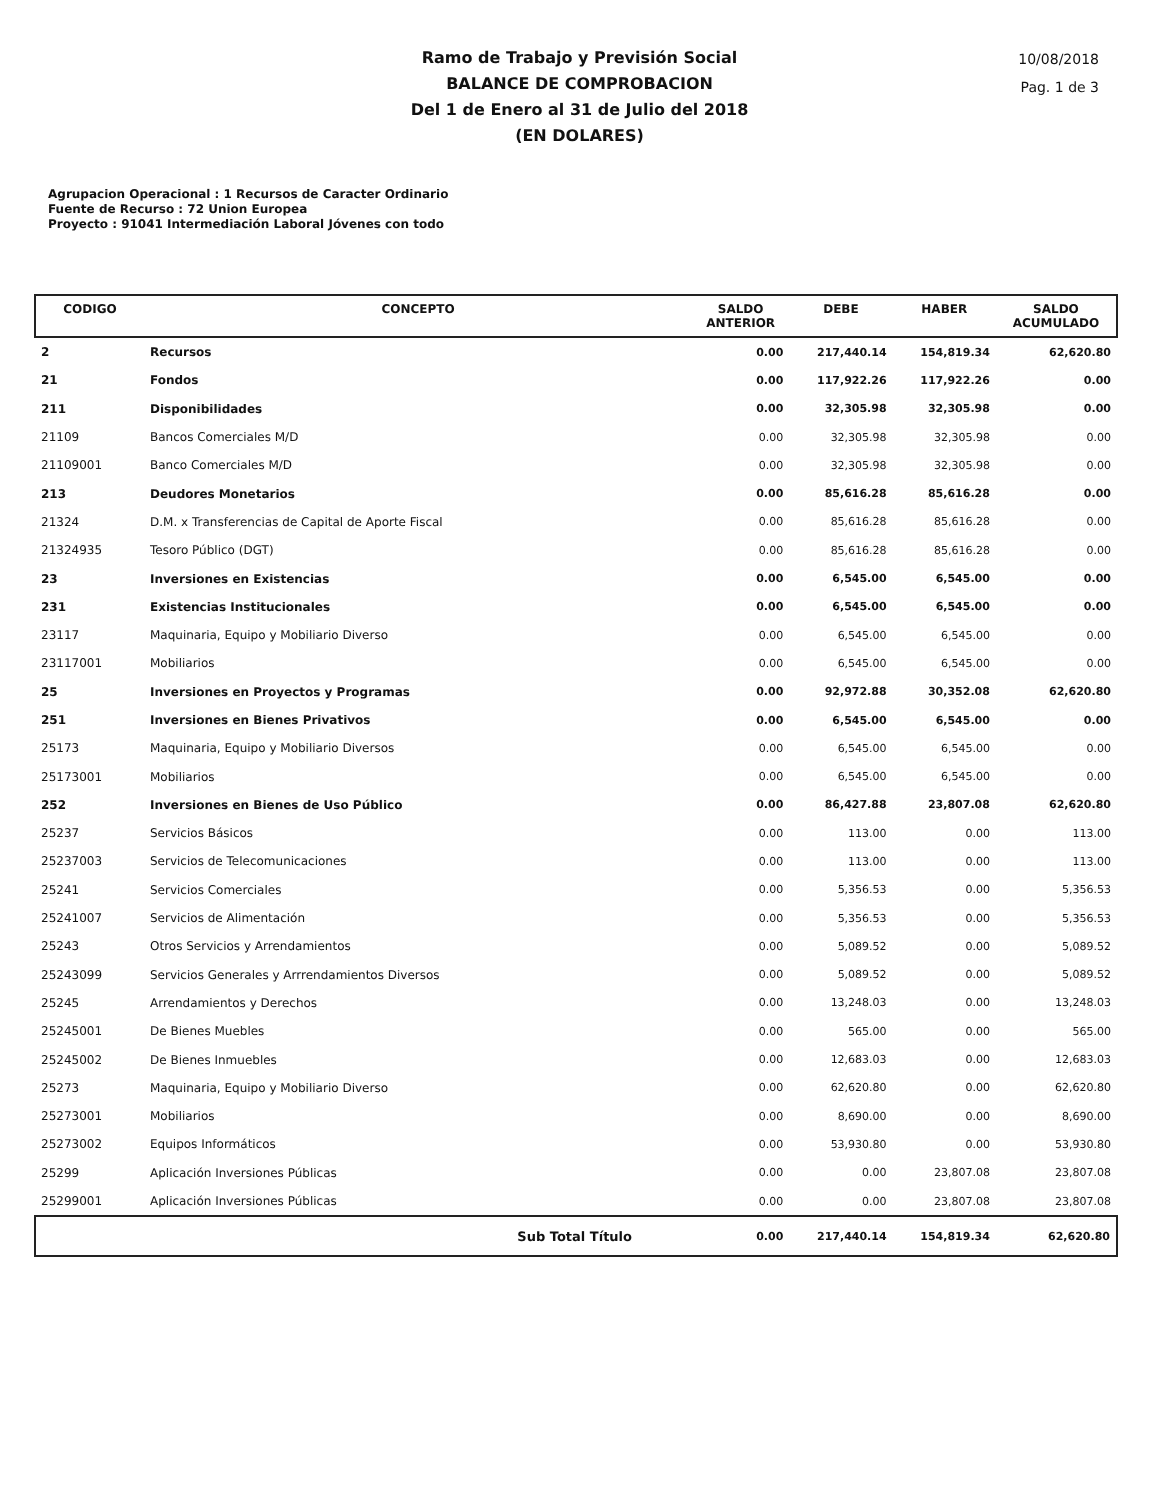10/08/2018
Pag. 1 de 3
Ramo de Trabajo y Previsión Social
BALANCE DE COMPROBACION
Del 1 de Enero al 31 de Julio del 2018
(EN DOLARES)
Agrupacion Operacional : 1 Recursos de Caracter Ordinario
Fuente de Recurso : 72 Union Europea
Proyecto : 91041 Intermediación Laboral Jóvenes con todo
| CODIGO | CONCEPTO | SALDO ANTERIOR | DEBE | HABER | SALDO ACUMULADO |
| --- | --- | --- | --- | --- | --- |
| 2 | Recursos | 0.00 | 217,440.14 | 154,819.34 | 62,620.80 |
| 21 | Fondos | 0.00 | 117,922.26 | 117,922.26 | 0.00 |
| 211 | Disponibilidades | 0.00 | 32,305.98 | 32,305.98 | 0.00 |
| 21109 | Bancos Comerciales M/D | 0.00 | 32,305.98 | 32,305.98 | 0.00 |
| 21109001 | Banco Comerciales M/D | 0.00 | 32,305.98 | 32,305.98 | 0.00 |
| 213 | Deudores Monetarios | 0.00 | 85,616.28 | 85,616.28 | 0.00 |
| 21324 | D.M. x Transferencias de Capital de Aporte Fiscal | 0.00 | 85,616.28 | 85,616.28 | 0.00 |
| 21324935 | Tesoro Público (DGT) | 0.00 | 85,616.28 | 85,616.28 | 0.00 |
| 23 | Inversiones en Existencias | 0.00 | 6,545.00 | 6,545.00 | 0.00 |
| 231 | Existencias Institucionales | 0.00 | 6,545.00 | 6,545.00 | 0.00 |
| 23117 | Maquinaria, Equipo y Mobiliario Diverso | 0.00 | 6,545.00 | 6,545.00 | 0.00 |
| 23117001 | Mobiliarios | 0.00 | 6,545.00 | 6,545.00 | 0.00 |
| 25 | Inversiones en Proyectos y Programas | 0.00 | 92,972.88 | 30,352.08 | 62,620.80 |
| 251 | Inversiones en Bienes Privativos | 0.00 | 6,545.00 | 6,545.00 | 0.00 |
| 25173 | Maquinaria, Equipo y Mobiliario Diversos | 0.00 | 6,545.00 | 6,545.00 | 0.00 |
| 25173001 | Mobiliarios | 0.00 | 6,545.00 | 6,545.00 | 0.00 |
| 252 | Inversiones en Bienes de Uso Público | 0.00 | 86,427.88 | 23,807.08 | 62,620.80 |
| 25237 | Servicios Básicos | 0.00 | 113.00 | 0.00 | 113.00 |
| 25237003 | Servicios de Telecomunicaciones | 0.00 | 113.00 | 0.00 | 113.00 |
| 25241 | Servicios Comerciales | 0.00 | 5,356.53 | 0.00 | 5,356.53 |
| 25241007 | Servicios de Alimentación | 0.00 | 5,356.53 | 0.00 | 5,356.53 |
| 25243 | Otros Servicios y Arrendamientos | 0.00 | 5,089.52 | 0.00 | 5,089.52 |
| 25243099 | Servicios Generales y Arrrendamientos Diversos | 0.00 | 5,089.52 | 0.00 | 5,089.52 |
| 25245 | Arrendamientos y Derechos | 0.00 | 13,248.03 | 0.00 | 13,248.03 |
| 25245001 | De Bienes Muebles | 0.00 | 565.00 | 0.00 | 565.00 |
| 25245002 | De Bienes Inmuebles | 0.00 | 12,683.03 | 0.00 | 12,683.03 |
| 25273 | Maquinaria, Equipo y Mobiliario Diverso | 0.00 | 62,620.80 | 0.00 | 62,620.80 |
| 25273001 | Mobiliarios | 0.00 | 8,690.00 | 0.00 | 8,690.00 |
| 25273002 | Equipos Informáticos | 0.00 | 53,930.80 | 0.00 | 53,930.80 |
| 25299 | Aplicación Inversiones Públicas | 0.00 | 0.00 | 23,807.08 | 23,807.08 |
| 25299001 | Aplicación Inversiones Públicas | 0.00 | 0.00 | 23,807.08 | 23,807.08 |
| | Sub Total Título | 0.00 | 217,440.14 | 154,819.34 | 62,620.80 |